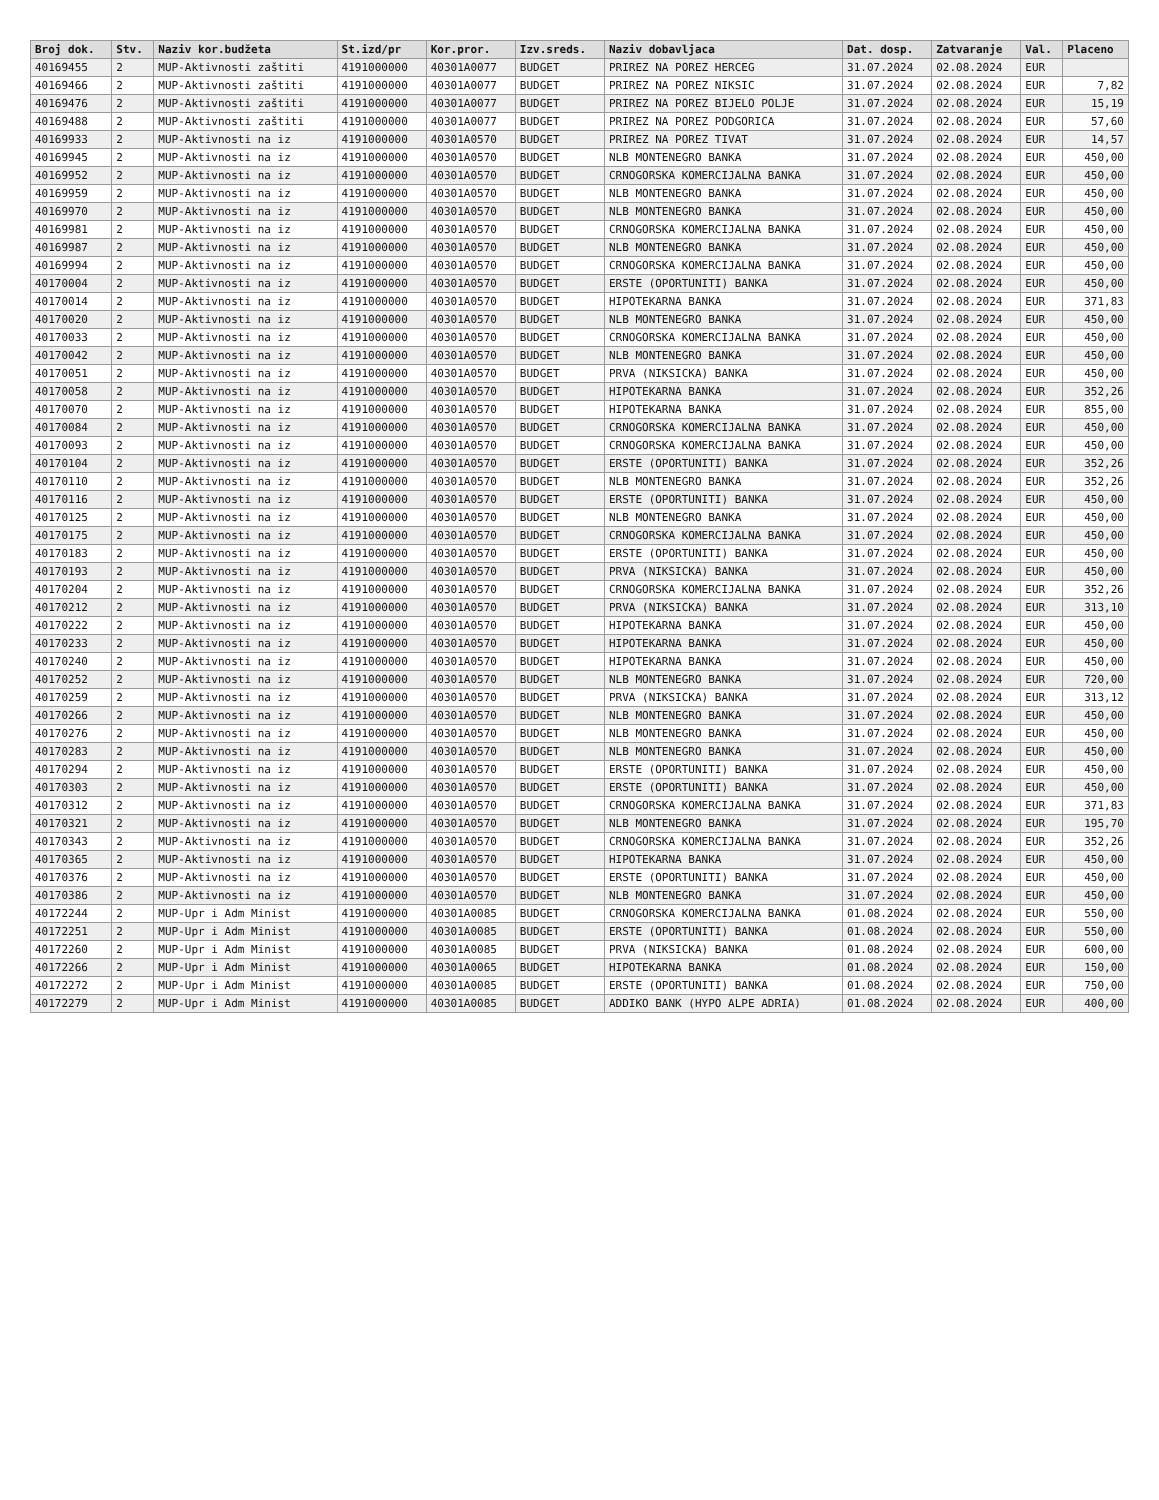| Broj dok. | Stv. | Naziv kor.budžeta | St.izd/pr | Kor.pror. | Izv.sreds. | Naziv dobavljaca | Dat. dosp. | Zatvaranje | Val. | Placeno |
| --- | --- | --- | --- | --- | --- | --- | --- | --- | --- | --- |
| 40169455 | 2 | MUP-Aktivnosti zaštiti | 4191000000 | 40301A0077 | BUDGET | PRIREZ NA POREZ HERCEG | 31.07.2024 | 02.08.2024 | EUR | |
| 40169466 | 2 | MUP-Aktivnosti zaštiti | 4191000000 | 40301A0077 | BUDGET | PRIREZ NA POREZ NIKSIC | 31.07.2024 | 02.08.2024 | EUR | 7,82 |
| 40169476 | 2 | MUP-Aktivnosti zaštiti | 4191000000 | 40301A0077 | BUDGET | PRIREZ NA POREZ BIJELO POLJE | 31.07.2024 | 02.08.2024 | EUR | 15,19 |
| 40169488 | 2 | MUP-Aktivnosti zaštiti | 4191000000 | 40301A0077 | BUDGET | PRIREZ NA POREZ PODGORICA | 31.07.2024 | 02.08.2024 | EUR | 57,60 |
| 40169933 | 2 | MUP-Aktivnosti na iz | 4191000000 | 40301A0570 | BUDGET | PRIREZ NA POREZ TIVAT | 31.07.2024 | 02.08.2024 | EUR | 14,57 |
| 40169945 | 2 | MUP-Aktivnosti na iz | 4191000000 | 40301A0570 | BUDGET | NLB MONTENEGRO BANKA | 31.07.2024 | 02.08.2024 | EUR | 450,00 |
| 40169952 | 2 | MUP-Aktivnosti na iz | 4191000000 | 40301A0570 | BUDGET | CRNOGORSKA KOMERCIJALNA BANKA | 31.07.2024 | 02.08.2024 | EUR | 450,00 |
| 40169959 | 2 | MUP-Aktivnosti na iz | 4191000000 | 40301A0570 | BUDGET | NLB MONTENEGRO BANKA | 31.07.2024 | 02.08.2024 | EUR | 450,00 |
| 40169970 | 2 | MUP-Aktivnosti na iz | 4191000000 | 40301A0570 | BUDGET | NLB MONTENEGRO BANKA | 31.07.2024 | 02.08.2024 | EUR | 450,00 |
| 40169981 | 2 | MUP-Aktivnosti na iz | 4191000000 | 40301A0570 | BUDGET | CRNOGORSKA KOMERCIJALNA BANKA | 31.07.2024 | 02.08.2024 | EUR | 450,00 |
| 40169987 | 2 | MUP-Aktivnosti na iz | 4191000000 | 40301A0570 | BUDGET | NLB MONTENEGRO BANKA | 31.07.2024 | 02.08.2024 | EUR | 450,00 |
| 40169994 | 2 | MUP-Aktivnosti na iz | 4191000000 | 40301A0570 | BUDGET | CRNOGORSKA KOMERCIJALNA BANKA | 31.07.2024 | 02.08.2024 | EUR | 450,00 |
| 40170004 | 2 | MUP-Aktivnosti na iz | 4191000000 | 40301A0570 | BUDGET | ERSTE (OPORTUNITI) BANKA | 31.07.2024 | 02.08.2024 | EUR | 450,00 |
| 40170014 | 2 | MUP-Aktivnosti na iz | 4191000000 | 40301A0570 | BUDGET | HIPOTEKARNA BANKA | 31.07.2024 | 02.08.2024 | EUR | 371,83 |
| 40170020 | 2 | MUP-Aktivnosti na iz | 4191000000 | 40301A0570 | BUDGET | NLB MONTENEGRO BANKA | 31.07.2024 | 02.08.2024 | EUR | 450,00 |
| 40170033 | 2 | MUP-Aktivnosti na iz | 4191000000 | 40301A0570 | BUDGET | CRNOGORSKA KOMERCIJALNA BANKA | 31.07.2024 | 02.08.2024 | EUR | 450,00 |
| 40170042 | 2 | MUP-Aktivnosti na iz | 4191000000 | 40301A0570 | BUDGET | NLB MONTENEGRO BANKA | 31.07.2024 | 02.08.2024 | EUR | 450,00 |
| 40170051 | 2 | MUP-Aktivnosti na iz | 4191000000 | 40301A0570 | BUDGET | PRVA (NIKSICKA) BANKA | 31.07.2024 | 02.08.2024 | EUR | 450,00 |
| 40170058 | 2 | MUP-Aktivnosti na iz | 4191000000 | 40301A0570 | BUDGET | HIPOTEKARNA BANKA | 31.07.2024 | 02.08.2024 | EUR | 352,26 |
| 40170070 | 2 | MUP-Aktivnosti na iz | 4191000000 | 40301A0570 | BUDGET | HIPOTEKARNA BANKA | 31.07.2024 | 02.08.2024 | EUR | 855,00 |
| 40170084 | 2 | MUP-Aktivnosti na iz | 4191000000 | 40301A0570 | BUDGET | CRNOGORSKA KOMERCIJALNA BANKA | 31.07.2024 | 02.08.2024 | EUR | 450,00 |
| 40170093 | 2 | MUP-Aktivnosti na iz | 4191000000 | 40301A0570 | BUDGET | CRNOGORSKA KOMERCIJALNA BANKA | 31.07.2024 | 02.08.2024 | EUR | 450,00 |
| 40170104 | 2 | MUP-Aktivnosti na iz | 4191000000 | 40301A0570 | BUDGET | ERSTE (OPORTUNITI) BANKA | 31.07.2024 | 02.08.2024 | EUR | 352,26 |
| 40170110 | 2 | MUP-Aktivnosti na iz | 4191000000 | 40301A0570 | BUDGET | NLB MONTENEGRO BANKA | 31.07.2024 | 02.08.2024 | EUR | 352,26 |
| 40170116 | 2 | MUP-Aktivnosti na iz | 4191000000 | 40301A0570 | BUDGET | ERSTE (OPORTUNITI) BANKA | 31.07.2024 | 02.08.2024 | EUR | 450,00 |
| 40170125 | 2 | MUP-Aktivnosti na iz | 4191000000 | 40301A0570 | BUDGET | NLB MONTENEGRO BANKA | 31.07.2024 | 02.08.2024 | EUR | 450,00 |
| 40170175 | 2 | MUP-Aktivnosti na iz | 4191000000 | 40301A0570 | BUDGET | CRNOGORSKA KOMERCIJALNA BANKA | 31.07.2024 | 02.08.2024 | EUR | 450,00 |
| 40170183 | 2 | MUP-Aktivnosti na iz | 4191000000 | 40301A0570 | BUDGET | ERSTE (OPORTUNITI) BANKA | 31.07.2024 | 02.08.2024 | EUR | 450,00 |
| 40170193 | 2 | MUP-Aktivnosti na iz | 4191000000 | 40301A0570 | BUDGET | PRVA (NIKSICKA) BANKA | 31.07.2024 | 02.08.2024 | EUR | 450,00 |
| 40170204 | 2 | MUP-Aktivnosti na iz | 4191000000 | 40301A0570 | BUDGET | CRNOGORSKA KOMERCIJALNA BANKA | 31.07.2024 | 02.08.2024 | EUR | 352,26 |
| 40170212 | 2 | MUP-Aktivnosti na iz | 4191000000 | 40301A0570 | BUDGET | PRVA (NIKSICKA) BANKA | 31.07.2024 | 02.08.2024 | EUR | 313,10 |
| 40170222 | 2 | MUP-Aktivnosti na iz | 4191000000 | 40301A0570 | BUDGET | HIPOTEKARNA BANKA | 31.07.2024 | 02.08.2024 | EUR | 450,00 |
| 40170233 | 2 | MUP-Aktivnosti na iz | 4191000000 | 40301A0570 | BUDGET | HIPOTEKARNA BANKA | 31.07.2024 | 02.08.2024 | EUR | 450,00 |
| 40170240 | 2 | MUP-Aktivnosti na iz | 4191000000 | 40301A0570 | BUDGET | HIPOTEKARNA BANKA | 31.07.2024 | 02.08.2024 | EUR | 450,00 |
| 40170252 | 2 | MUP-Aktivnosti na iz | 4191000000 | 40301A0570 | BUDGET | NLB MONTENEGRO BANKA | 31.07.2024 | 02.08.2024 | EUR | 720,00 |
| 40170259 | 2 | MUP-Aktivnosti na iz | 4191000000 | 40301A0570 | BUDGET | PRVA (NIKSICKA) BANKA | 31.07.2024 | 02.08.2024 | EUR | 313,12 |
| 40170266 | 2 | MUP-Aktivnosti na iz | 4191000000 | 40301A0570 | BUDGET | NLB MONTENEGRO BANKA | 31.07.2024 | 02.08.2024 | EUR | 450,00 |
| 40170276 | 2 | MUP-Aktivnosti na iz | 4191000000 | 40301A0570 | BUDGET | NLB MONTENEGRO BANKA | 31.07.2024 | 02.08.2024 | EUR | 450,00 |
| 40170283 | 2 | MUP-Aktivnosti na iz | 4191000000 | 40301A0570 | BUDGET | NLB MONTENEGRO BANKA | 31.07.2024 | 02.08.2024 | EUR | 450,00 |
| 40170294 | 2 | MUP-Aktivnosti na iz | 4191000000 | 40301A0570 | BUDGET | ERSTE (OPORTUNITI) BANKA | 31.07.2024 | 02.08.2024 | EUR | 450,00 |
| 40170303 | 2 | MUP-Aktivnosti na iz | 4191000000 | 40301A0570 | BUDGET | ERSTE (OPORTUNITI) BANKA | 31.07.2024 | 02.08.2024 | EUR | 450,00 |
| 40170312 | 2 | MUP-Aktivnosti na iz | 4191000000 | 40301A0570 | BUDGET | CRNOGORSKA KOMERCIJALNA BANKA | 31.07.2024 | 02.08.2024 | EUR | 371,83 |
| 40170321 | 2 | MUP-Aktivnosti na iz | 4191000000 | 40301A0570 | BUDGET | NLB MONTENEGRO BANKA | 31.07.2024 | 02.08.2024 | EUR | 195,70 |
| 40170343 | 2 | MUP-Aktivnosti na iz | 4191000000 | 40301A0570 | BUDGET | CRNOGORSKA KOMERCIJALNA BANKA | 31.07.2024 | 02.08.2024 | EUR | 352,26 |
| 40170365 | 2 | MUP-Aktivnosti na iz | 4191000000 | 40301A0570 | BUDGET | HIPOTEKARNA BANKA | 31.07.2024 | 02.08.2024 | EUR | 450,00 |
| 40170376 | 2 | MUP-Aktivnosti na iz | 4191000000 | 40301A0570 | BUDGET | ERSTE (OPORTUNITI) BANKA | 31.07.2024 | 02.08.2024 | EUR | 450,00 |
| 40170386 | 2 | MUP-Aktivnosti na iz | 4191000000 | 40301A0570 | BUDGET | NLB MONTENEGRO BANKA | 31.07.2024 | 02.08.2024 | EUR | 450,00 |
| 40172244 | 2 | MUP-Upr i Adm Minist | 4191000000 | 40301A0085 | BUDGET | CRNOGORSKA KOMERCIJALNA BANKA | 01.08.2024 | 02.08.2024 | EUR | 550,00 |
| 40172251 | 2 | MUP-Upr i Adm Minist | 4191000000 | 40301A0085 | BUDGET | ERSTE (OPORTUNITI) BANKA | 01.08.2024 | 02.08.2024 | EUR | 550,00 |
| 40172260 | 2 | MUP-Upr i Adm Minist | 4191000000 | 40301A0085 | BUDGET | PRVA (NIKSICKA) BANKA | 01.08.2024 | 02.08.2024 | EUR | 600,00 |
| 40172266 | 2 | MUP-Upr i Adm Minist | 4191000000 | 40301A0065 | BUDGET | HIPOTEKARNA BANKA | 01.08.2024 | 02.08.2024 | EUR | 150,00 |
| 40172272 | 2 | MUP-Upr i Adm Minist | 4191000000 | 40301A0085 | BUDGET | ERSTE (OPORTUNITI) BANKA | 01.08.2024 | 02.08.2024 | EUR | 750,00 |
| 40172279 | 2 | MUP-Upr i Adm Minist | 4191000000 | 40301A0085 | BUDGET | ADDIKO BANK (HYPO ALPE ADRIA) | 01.08.2024 | 02.08.2024 | EUR | 400,00 |